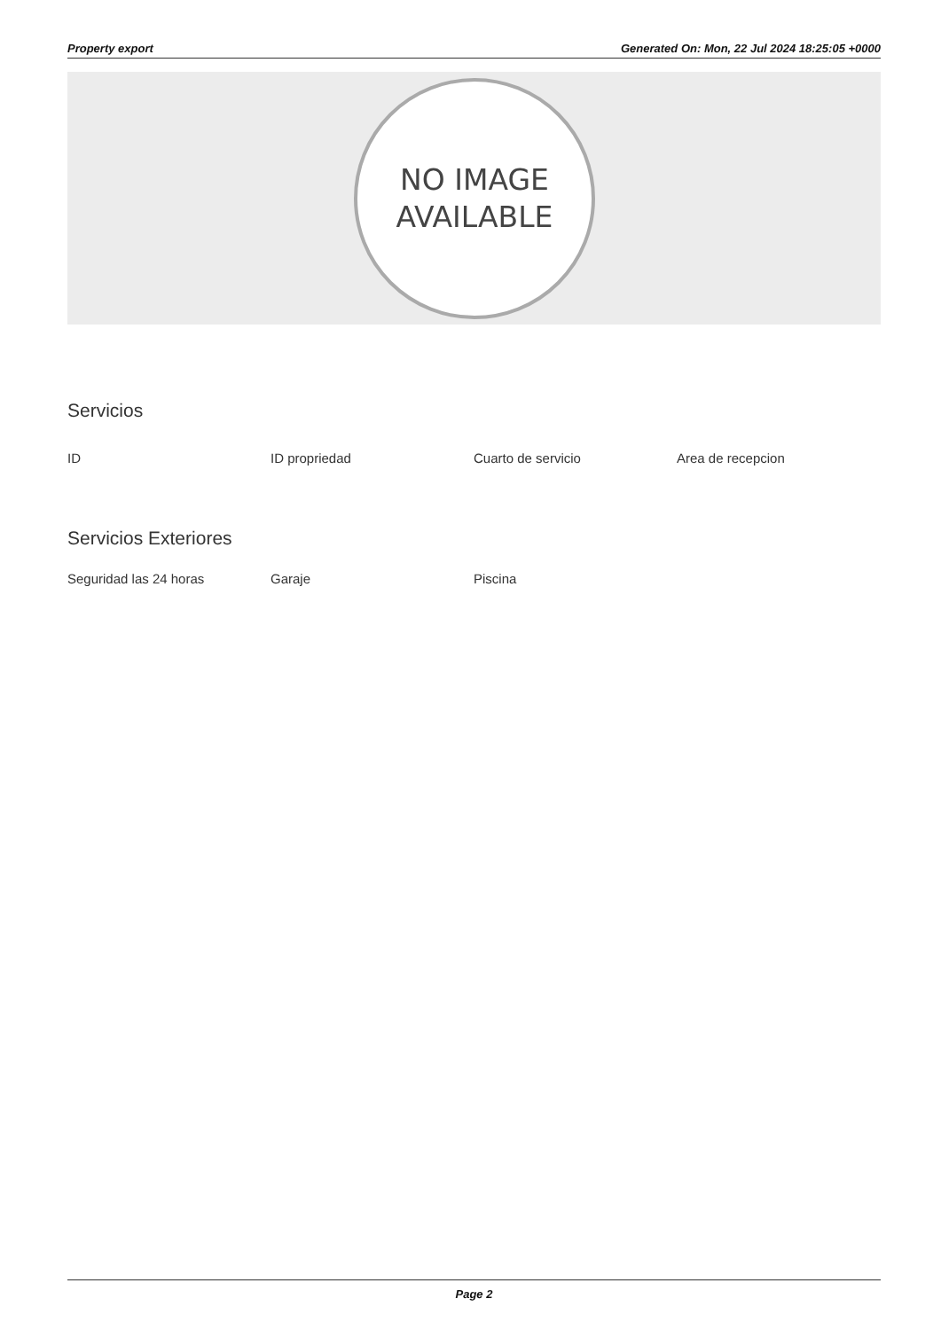Property export Generated On: Mon, 22 Jul 2024 18:25:05 +0000
NO IMAGE
AVAILABLE
Servicios
ID ID propriedad Cuarto de servicio Area de recepcion
Servicios Exteriores
Seguridad las 24 horas Garaje Piscina
Page 2